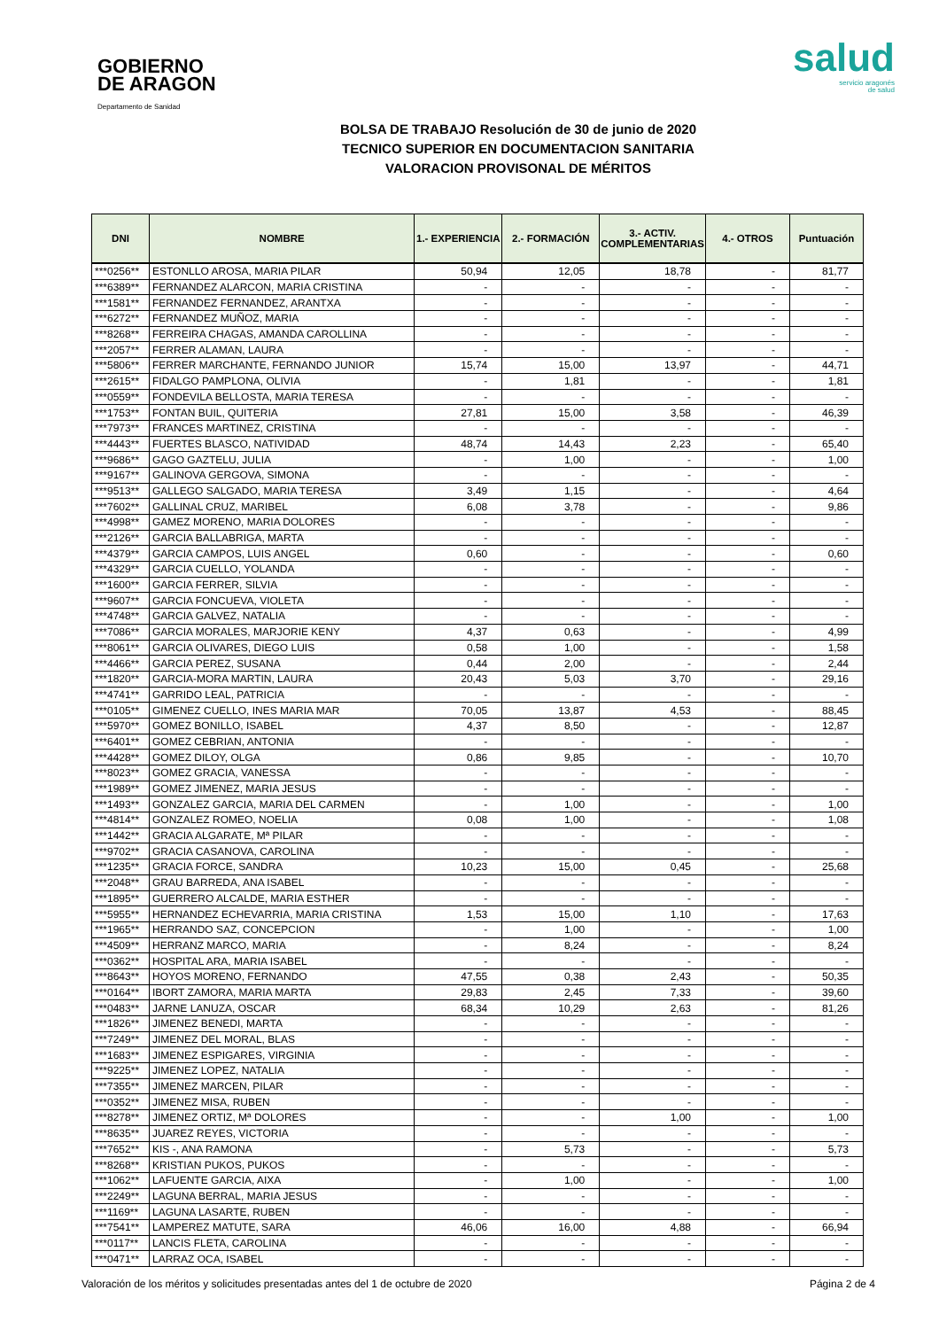GOBIERNO
DE ARAGON
Departamento de Sanidad
salud
servicio aragonés
de salud
BOLSA DE TRABAJO Resolución de 30 de junio de 2020
TECNICO SUPERIOR EN DOCUMENTACION SANITARIA
VALORACION PROVISONAL DE MÉRITOS
| DNI | NOMBRE | 1.- EXPERIENCIA | 2.- FORMACIÓN | 3.- ACTIV. COMPLEMENTARIAS | 4.- OTROS | Puntuación |
| --- | --- | --- | --- | --- | --- | --- |
| ***0256** | ESTONLLO AROSA, MARIA PILAR | 50,94 | 12,05 | 18,78 | - | 81,77 |
| ***6389** | FERNANDEZ ALARCON, MARIA CRISTINA | - | - | - | - | - |
| ***1581** | FERNANDEZ FERNANDEZ, ARANTXA | - | - | - | - | - |
| ***6272** | FERNANDEZ MUÑOZ, MARIA | - | - | - | - | - |
| ***8268** | FERREIRA CHAGAS, AMANDA CAROLLINA | - | - | - | - | - |
| ***2057** | FERRER ALAMAN, LAURA | - | - | - | - | - |
| ***5806** | FERRER MARCHANTE, FERNANDO JUNIOR | 15,74 | 15,00 | 13,97 | - | 44,71 |
| ***2615** | FIDALGO PAMPLONA, OLIVIA | - | 1,81 | - | - | 1,81 |
| ***0559** | FONDEVILA BELLOSTA, MARIA TERESA | - | - | - | - | - |
| ***1753** | FONTAN BUIL, QUITERIA | 27,81 | 15,00 | 3,58 | - | 46,39 |
| ***7973** | FRANCES MARTINEZ, CRISTINA | - | - | - | - | - |
| ***4443** | FUERTES BLASCO, NATIVIDAD | 48,74 | 14,43 | 2,23 | - | 65,40 |
| ***9686** | GAGO GAZTELU, JULIA | - | 1,00 | - | - | 1,00 |
| ***9167** | GALINOVA GERGOVA, SIMONA | - | - | - | - | - |
| ***9513** | GALLEGO SALGADO, MARIA TERESA | 3,49 | 1,15 | - | - | 4,64 |
| ***7602** | GALLINAL CRUZ, MARIBEL | 6,08 | 3,78 | - | - | 9,86 |
| ***4998** | GAMEZ MORENO, MARIA DOLORES | - | - | - | - | - |
| ***2126** | GARCIA BALLABRIGA, MARTA | - | - | - | - | - |
| ***4379** | GARCIA CAMPOS, LUIS ANGEL | 0,60 | - | - | - | 0,60 |
| ***4329** | GARCIA CUELLO, YOLANDA | - | - | - | - | - |
| ***1600** | GARCIA FERRER, SILVIA | - | - | - | - | - |
| ***9607** | GARCIA FONCUEVA, VIOLETA | - | - | - | - | - |
| ***4748** | GARCIA GALVEZ, NATALIA | - | - | - | - | - |
| ***7086** | GARCIA MORALES, MARJORIE KENY | 4,37 | 0,63 | - | - | 4,99 |
| ***8061** | GARCIA OLIVARES, DIEGO LUIS | 0,58 | 1,00 | - | - | 1,58 |
| ***4466** | GARCIA PEREZ, SUSANA | 0,44 | 2,00 | - | - | 2,44 |
| ***1820** | GARCIA-MORA MARTIN, LAURA | 20,43 | 5,03 | 3,70 | - | 29,16 |
| ***4741** | GARRIDO LEAL, PATRICIA | - | - | - | - | - |
| ***0105** | GIMENEZ CUELLO, INES MARIA MAR | 70,05 | 13,87 | 4,53 | - | 88,45 |
| ***5970** | GOMEZ BONILLO, ISABEL | 4,37 | 8,50 | - | - | 12,87 |
| ***6401** | GOMEZ CEBRIAN, ANTONIA | - | - | - | - | - |
| ***4428** | GOMEZ DILOY, OLGA | 0,86 | 9,85 | - | - | 10,70 |
| ***8023** | GOMEZ GRACIA, VANESSA | - | - | - | - | - |
| ***1989** | GOMEZ JIMENEZ, MARIA JESUS | - | - | - | - | - |
| ***1493** | GONZALEZ GARCIA, MARIA DEL CARMEN | - | 1,00 | - | - | 1,00 |
| ***4814** | GONZALEZ ROMEO, NOELIA | 0,08 | 1,00 | - | - | 1,08 |
| ***1442** | GRACIA ALGARATE, Mª PILAR | - | - | - | - | - |
| ***9702** | GRACIA CASANOVA, CAROLINA | - | - | - | - | - |
| ***1235** | GRACIA FORCE, SANDRA | 10,23 | 15,00 | 0,45 | - | 25,68 |
| ***2048** | GRAU BARREDA, ANA ISABEL | - | - | - | - | - |
| ***1895** | GUERRERO ALCALDE, MARIA ESTHER | - | - | - | - | - |
| ***5955** | HERNANDEZ ECHEVARRIA, MARIA CRISTINA | 1,53 | 15,00 | 1,10 | - | 17,63 |
| ***1965** | HERRANDO SAZ, CONCEPCION | - | 1,00 | - | - | 1,00 |
| ***4509** | HERRANZ MARCO, MARIA | - | 8,24 | - | - | 8,24 |
| ***0362** | HOSPITAL ARA, MARIA ISABEL | - | - | - | - | - |
| ***8643** | HOYOS MORENO, FERNANDO | 47,55 | 0,38 | 2,43 | - | 50,35 |
| ***0164** | IBORT ZAMORA, MARIA MARTA | 29,83 | 2,45 | 7,33 | - | 39,60 |
| ***0483** | JARNE LANUZA, OSCAR | 68,34 | 10,29 | 2,63 | - | 81,26 |
| ***1826** | JIMENEZ BENEDI, MARTA | - | - | - | - | - |
| ***7249** | JIMENEZ DEL MORAL, BLAS | - | - | - | - | - |
| ***1683** | JIMENEZ ESPIGARES, VIRGINIA | - | - | - | - | - |
| ***9225** | JIMENEZ LOPEZ, NATALIA | - | - | - | - | - |
| ***7355** | JIMENEZ MARCEN, PILAR | - | - | - | - | - |
| ***0352** | JIMENEZ MISA, RUBEN | - | - | - | - | - |
| ***8278** | JIMENEZ ORTIZ, Mª DOLORES | - | - | 1,00 | - | 1,00 |
| ***8635** | JUAREZ REYES, VICTORIA | - | - | - | - | - |
| ***7652** | KIS -, ANA RAMONA | - | 5,73 | - | - | 5,73 |
| ***8268** | KRISTIAN PUKOS, PUKOS | - | - | - | - | - |
| ***1062** | LAFUENTE GARCIA, AIXA | - | 1,00 | - | - | 1,00 |
| ***2249** | LAGUNA BERRAL, MARIA JESUS | - | - | - | - | - |
| ***1169** | LAGUNA LASARTE, RUBEN | - | - | - | - | - |
| ***7541** | LAMPEREZ MATUTE, SARA | 46,06 | 16,00 | 4,88 | - | 66,94 |
| ***0117** | LANCIS FLETA, CAROLINA | - | - | - | - | - |
| ***0471** | LARRAZ OCA, ISABEL | - | - | - | - | - |
Valoración de los méritos y solicitudes presentadas antes del 1 de octubre de 2020 Página 2 de 4